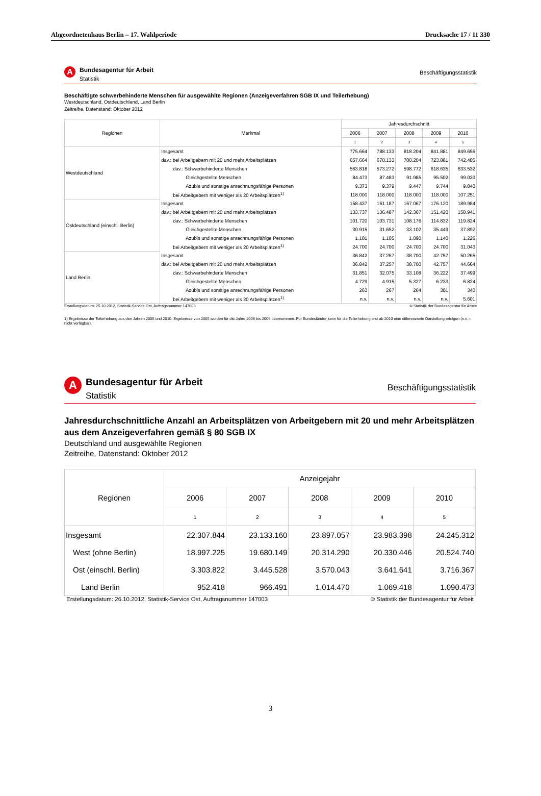Abgeordnetenhaus Berlin – 17. Wahlperiode Drucksache 17 / 11 330
A
Bundesagentur für Arbeit
Statistik
Beschäftigungsstatistik
Beschäftigte schwerbehinderte Menschen für ausgewählte Regionen (Anzeigeverfahren SGB IX und Teilerhebung)
Westdeutschland, Ostdeutschland, Land Berlin
Zeitreihe, Datenstand: Oktober 2012
| Regionen | Merkmal | Jahresdurchschnitt | | | | |
| --- | --- | --- | --- | --- | --- | --- |
| | | 2006 | 2007 | 2008 | 2009 | 2010 |
| | | 1 | 2 | 3 | 4 | 5 |
| Westdeutschland | Insgesamt | 775.664 | 788.133 | 818.204 | 841.881 | 849.656 |
| | dav.: bei Arbeitgebern mit 20 und mehr Arbeitsplätzen | 657.664 | 670.133 | 700.204 | 723.881 | 742.405 |
| | dav.: Schwerbehinderte Menschen | 563.818 | 573.272 | 598.772 | 618.635 | 633.532 |
| | Gleichgestellte Menschen | 84.473 | 87.483 | 91.985 | 95.502 | 99.033 |
| | Azubis und sonstige anrechnungsfähige Personen | 9.373 | 9.379 | 9.447 | 9.744 | 9.840 |
| | bei Arbeitgebern mit weniger als 20 Arbeitsplätzen<sup>1)</sup> | 118.000 | 118.000 | 118.000 | 118.000 | 107.251 |
| Ostdeutschland (einschl. Berlin) | Insgesamt | 158.437 | 161.187 | 167.067 | 176.120 | 189.984 |
| | dav.: bei Arbeitgebern mit 20 und mehr Arbeitsplätzen | 133.737 | 136.487 | 142.367 | 151.420 | 158.941 |
| | dav.: Schwerbehinderte Menschen | 101.720 | 103.731 | 108.176 | 114.832 | 119.824 |
| | Gleichgestellte Menschen | 30.915 | 31.652 | 33.102 | 35.449 | 37.892 |
| | Azubis und sonstige anrechnungsfähige Personen | 1.101 | 1.105 | 1.090 | 1.140 | 1.226 |
| | bei Arbeitgebern mit weniger als 20 Arbeitsplätzen<sup>1)</sup> | 24.700 | 24.700 | 24.700 | 24.700 | 31.043 |
| Land Berlin | Insgesamt | 36.842 | 37.257 | 38.700 | 42.757 | 50.265 |
| | dav.: bei Arbeitgebern mit 20 und mehr Arbeitsplätzen | 36.842 | 37.257 | 38.700 | 42.757 | 44.664 |
| | dav.: Schwerbehinderte Menschen | 31.851 | 32.075 | 33.108 | 36.222 | 37.499 |
| | Gleichgestellte Menschen | 4.729 | 4.915 | 5.327 | 6.233 | 6.824 |
| | Azubis und sonstige anrechnungsfähige Personen | 263 | 267 | 264 | 301 | 340 |
| | bei Arbeitgebern mit weniger als 20 Arbeitsplätzen<sup>1)</sup> | n.v. | n.v. | n.v. | n.v. | 5.601 |
Erstellungsdatum: 25.10.2012, Statistik-Service Ost, Auftragsnummer 147003 © Statistik der Bundesagentur für Arbeit
1) Ergebnisse der Teilerhebung aus den Jahren 2005 und 2010, Ergebnisse von 2005 wurden für die Jahre 2006 bis 2009 übernommen. Für Bundesländer kann für die Teilerhebung erst ab 2010 eine differenzierte Darstellung erfolgen (n.v. = nicht verfügbar).
A
Bundesagentur für Arbeit
Statistik
Beschäftigungsstatistik
Jahresdurchschnittliche Anzahl an Arbeitsplätzen von Arbeitgebern mit 20 und mehr Arbeitsplätzen aus dem Anzeigeverfahren gemäß § 80 SGB IX
Deutschland und ausgewählte Regionen
Zeitreihe, Datenstand: Oktober 2012
| Regionen | Anzeigejahr | | | | |
| --- | --- | --- | --- | --- | --- |
| | 2006 | 2007 | 2008 | 2009 | 2010 |
| | 1 | 2 | 3 | 4 | 5 |
| Insgesamt | 22.307.844 | 23.133.160 | 23.897.057 | 23.983.398 | 24.245.312 |
| West (ohne Berlin) | 18.997.225 | 19.680.149 | 20.314.290 | 20.330.446 | 20.524.740 |
| Ost (einschl. Berlin) | 3.303.822 | 3.445.528 | 3.570.043 | 3.641.641 | 3.716.367 |
| Land Berlin | 952.418 | 966.491 | 1.014.470 | 1.069.418 | 1.090.473 |
Erstellungsdatum: 26.10.2012, Statistik-Service Ost, Auftragsnummer 147003 © Statistik der Bundesagentur für Arbeit
3